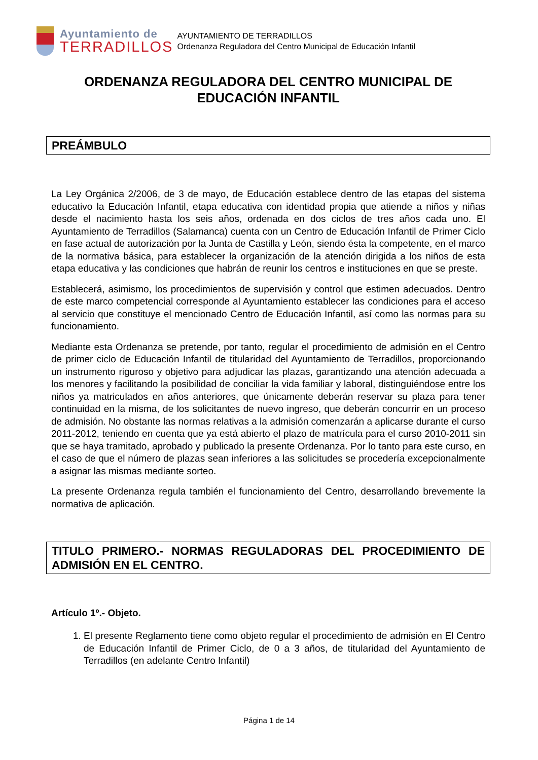Ayuntamiento de
TERRADILLOS
AYUNTAMIENTO DE TERRADILLOS
Ordenanza Reguladora del Centro Municipal de Educación Infantil
ORDENANZA REGULADORA DEL CENTRO MUNICIPAL DE EDUCACIÓN INFANTIL
PREÁMBULO
La Ley Orgánica 2/2006, de 3 de mayo, de Educación establece dentro de las etapas del sistema educativo la Educación Infantil, etapa educativa con identidad propia que atiende a niños y niñas desde el nacimiento hasta los seis años, ordenada en dos ciclos de tres años cada uno. El Ayuntamiento de Terradillos (Salamanca) cuenta con un Centro de Educación Infantil de Primer Ciclo en fase actual de autorización por la Junta de Castilla y León, siendo ésta la competente, en el marco de la normativa básica, para establecer la organización de la atención dirigida a los niños de esta etapa educativa y las condiciones que habrán de reunir los centros e instituciones en que se preste.
Establecerá, asimismo, los procedimientos de supervisión y control que estimen adecuados. Dentro de este marco competencial corresponde al Ayuntamiento establecer las condiciones para el acceso al servicio que constituye el mencionado Centro de Educación Infantil, así como las normas para su funcionamiento.
Mediante esta Ordenanza se pretende, por tanto, regular el procedimiento de admisión en el Centro de primer ciclo de Educación Infantil de titularidad del Ayuntamiento de Terradillos, proporcionando un instrumento riguroso y objetivo para adjudicar las plazas, garantizando una atención adecuada a los menores y facilitando la posibilidad de conciliar la vida familiar y laboral, distinguiéndose entre los niños ya matriculados en años anteriores, que únicamente deberán reservar su plaza para tener continuidad en la misma, de los solicitantes de nuevo ingreso, que deberán concurrir en un proceso de admisión. No obstante las normas relativas a la admisión comenzarán a aplicarse durante el curso 2011-2012, teniendo en cuenta que ya está abierto el plazo de matrícula para el curso 2010-2011 sin que se haya tramitado, aprobado y publicado la presente Ordenanza. Por lo tanto para este curso, en el caso de que el número de plazas sean inferiores a las solicitudes se procedería excepcionalmente a asignar las mismas mediante sorteo.
La presente Ordenanza regula también el funcionamiento del Centro, desarrollando brevemente la normativa de aplicación.
TITULO PRIMERO.- NORMAS REGULADORAS DEL PROCEDIMIENTO DE ADMISIÓN EN EL CENTRO.
Artículo 1º.- Objeto.
1. El presente Reglamento tiene como objeto regular el procedimiento de admisión en El Centro de Educación Infantil de Primer Ciclo, de 0 a 3 años, de titularidad del Ayuntamiento de Terradillos (en adelante Centro Infantil)
Página 1 de 14